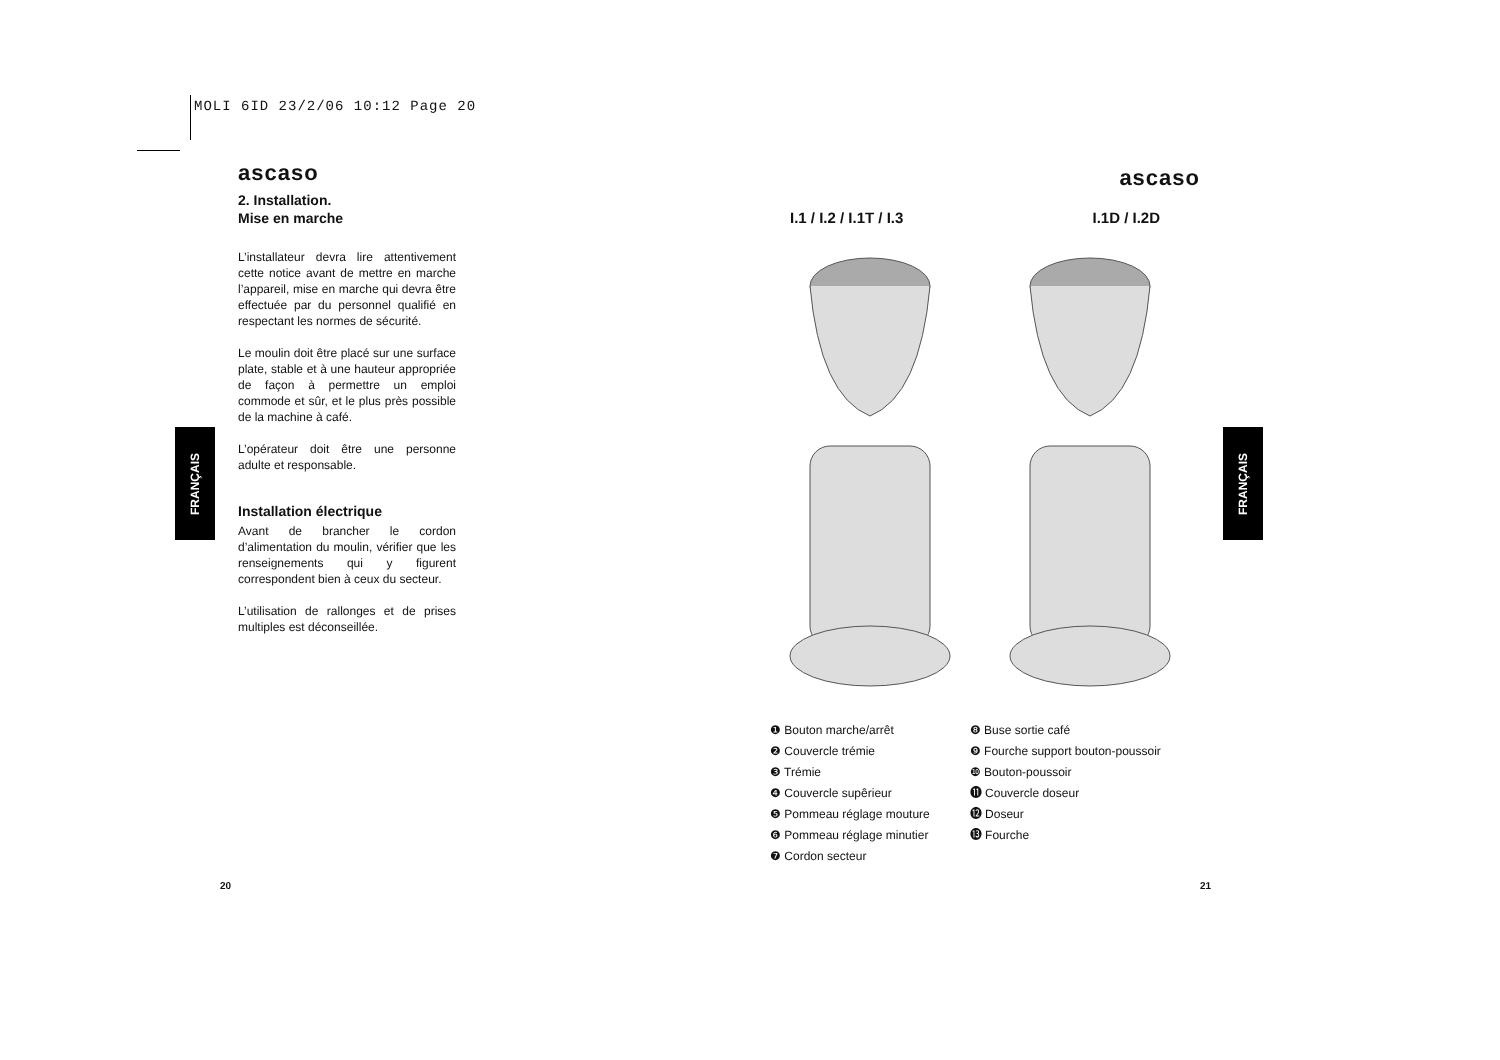MOLI 6ID 23/2/06 10:12 Page 20
ascaso
2. Installation.
Mise en marche
L’installateur devra lire attentivement cette notice avant de mettre en marche l’appareil, mise en marche qui devra être effectuée par du personnel qualifié en respectant les normes de sécurité.
Le moulin doit être placé sur une surface plate, stable et à une hauteur appropriée de façon à permettre un emploi commode et sûr, et le plus près possible de la machine à café.
L’opérateur doit être une personne adulte et responsable.
Installation électrique
Avant de brancher le cordon d’alimentation du moulin, vérifier que les renseignements qui y figurent correspondent bien à ceux du secteur.
L’utilisation de rallonges et de prises multiples est déconseillée.
FRANÇAIS
FRANÇAIS
ascaso
I.1 / I.2 / I.1T / I.3 I.1D / I.2D
❶ Bouton marche/arrêt
❷ Couvercle trémie
❸ Trémie
❹ Couvercle supêrieur
❺ Pommeau réglage mouture
❻ Pommeau réglage minutier
❼ Cordon secteur
❽ Buse sortie café
❾ Fourche support bouton-poussoir
❿ Bouton-poussoir
⓫ Couvercle doseur
⓬ Doseur
⓭ Fourche
20 21